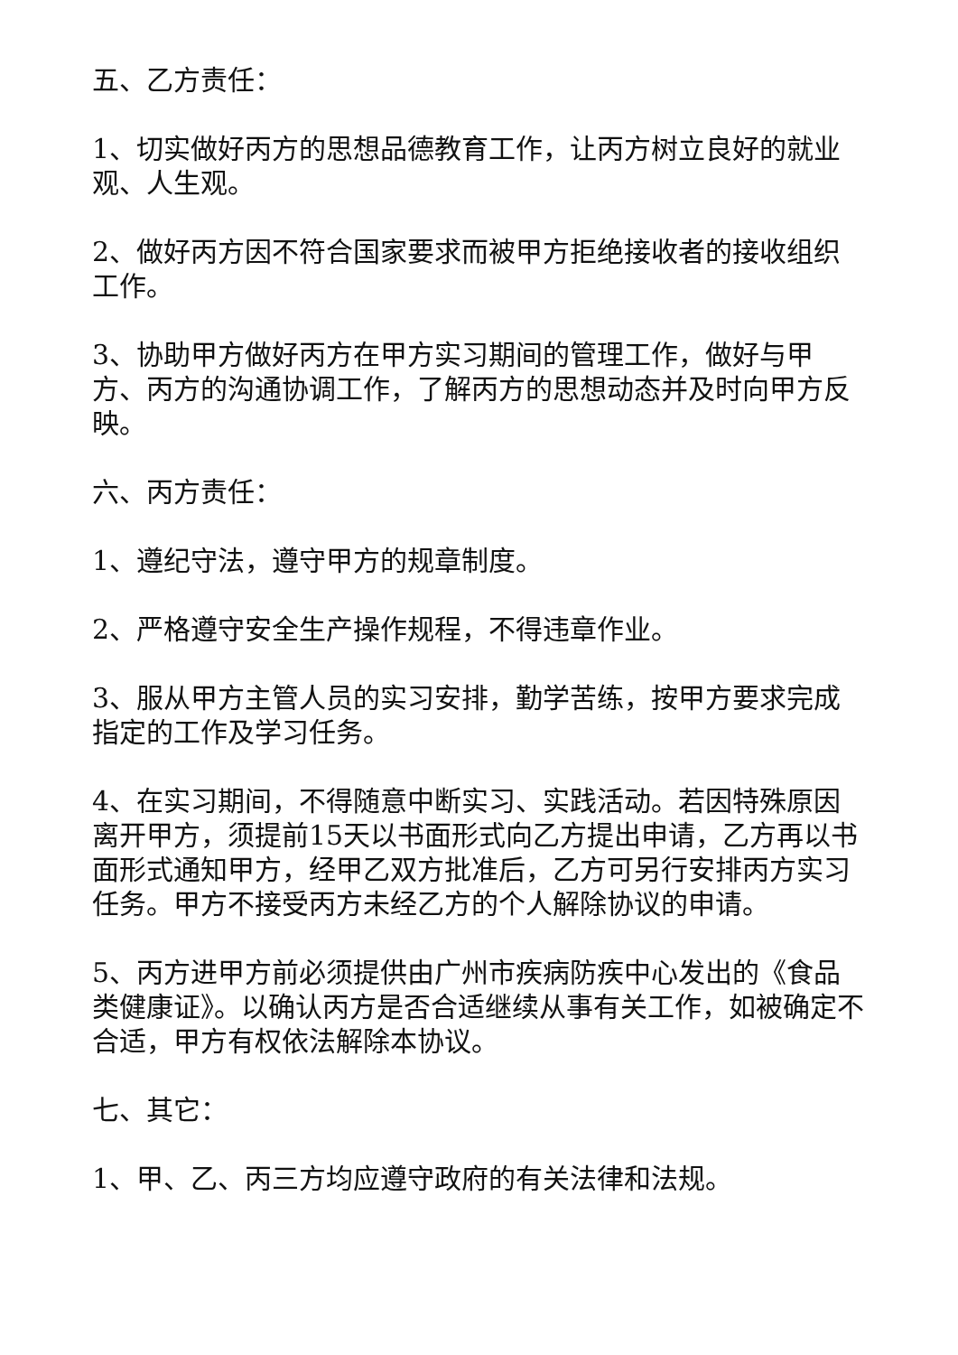五、乙方责任：
1、切实做好丙方的思想品德教育工作，让丙方树立良好的就业观、人生观。
2、做好丙方因不符合国家要求而被甲方拒绝接收者的接收组织工作。
3、协助甲方做好丙方在甲方实习期间的管理工作，做好与甲方、丙方的沟通协调工作，了解丙方的思想动态并及时向甲方反映。
六、丙方责任：
1、遵纪守法，遵守甲方的规章制度。
2、严格遵守安全生产操作规程，不得违章作业。
3、服从甲方主管人员的实习安排，勤学苦练，按甲方要求完成指定的工作及学习任务。
4、在实习期间，不得随意中断实习、实践活动。若因特殊原因离开甲方，须提前15天以书面形式向乙方提出申请，乙方再以书面形式通知甲方，经甲乙双方批准后，乙方可另行安排丙方实习任务。甲方不接受丙方未经乙方的个人解除协议的申请。
5、丙方进甲方前必须提供由广州市疾病防疾中心发出的《食品类健康证》。以确认丙方是否合适继续从事有关工作，如被确定不合适，甲方有权依法解除本协议。
七、其它：
1、甲、乙、丙三方均应遵守政府的有关法律和法规。